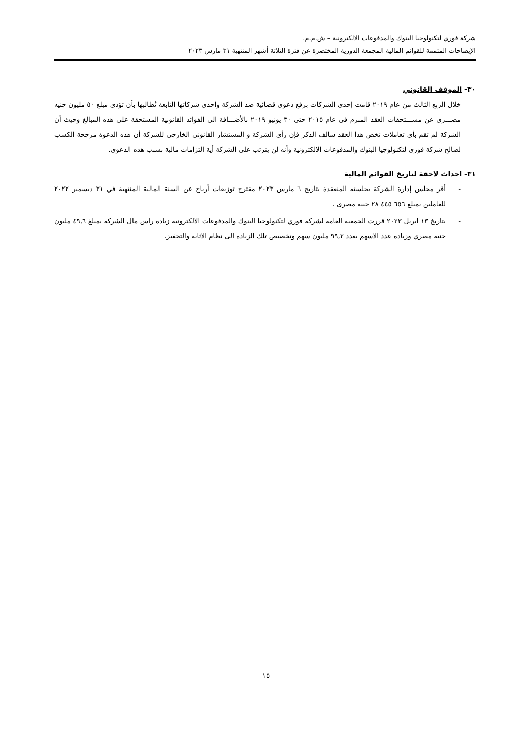شركة فوري لتكنولوجيا البنوك والمدفوعات الالكترونية – ش.م.م.
الإيضاحات المتممة للقوائم المالية المجمعة الدورية المختصرة عن فترة الثلاثة أشهر المنتهية ٣١ مارس ٢٠٢٣
٣٠- الموقف القانوني
خلال الربع الثالث من عام ٢٠١٩ قامت إحدى الشركات برفع دعوى قضائية ضد الشركة واحدى شركاتها التابعة تُطالبها بأن تؤدى مبلغ ٥٠ مليون جنيه مصـــرى عن مســـتحقات العقد المبرم فى عام ٢٠١٥ حتى ٣٠ يونيو ٢٠١٩ بالأضـــافة الى الفوائد القانونية المستحقة على هذه المبالغ وحيث أن الشركة لم تقم بأى تعاملات تخص هذا العقد سالف الذكر فإن رأى الشركة و المستشار القانونى الخارجى للشركة أن هذه الدعوة مرجحة الكسب لصالح شركة فورى لتكنولوجيا البنوك والمدفوعات الالكترونية وأنه لن يترتب على الشركة أية التزامات مالية بسبب هذه الدعوى.
٣١- احداث لاحقة لتاريخ القوائم المالية
- أقر مجلس إدارة الشركة بجلسته المنعقدة بتاريخ ٦ مارس ٢٠٢٣ مقترح توزيعات أرباح عن السنة المالية المنتهية في ٣١ ديسمبر ٢٠٢٢ للعاملين بمبلغ ٦٥٦ ٤٤٥ ٢٨ جنية مصرى .
- بتاريخ ١٣ ابريل ٢٠٢٣ قررت الجمعية العامة لشركة فوري لتكنولوجيا البنوك والمدفوعات الالكترونية زيادة راس مال الشركة بمبلغ ٤٩,٦ مليون جنيه مصري وزيادة عدد الاسهم بعدد ٩٩,٢ مليون سهم وتخصيص تلك الزيادة الى نظام الاثابة والتحفيز.
١٥